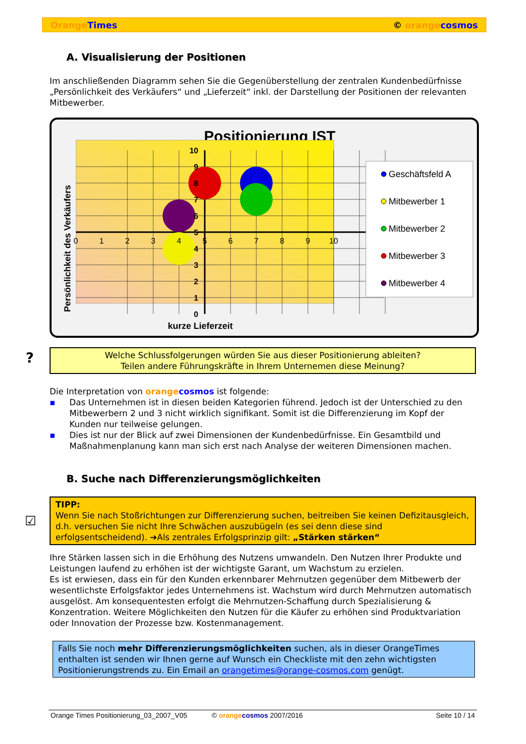Orange Times © orange cosmos
A. Visualisierung der Positionen
Im anschließenden Diagramm sehen Sie die Gegenüberstellung der zentralen Kundenbedürfnisse „Persönlichkeit des Verkäufers“ und „Lieferzeit“ inkl. der Darstellung der Positionen der relevanten Mitbewerber.
Positionierung IST
0
1
2
3
4
5
6
7
8
9
10
10
9
8
7
6
5
4
3
2
1
0
kurze Lieferzeit
Persönlichkeit des Verkäufers
Geschäftsfeld A
Mitbewerber 1
Mitbewerber 2
Mitbewerber 3
Mitbewerber 4
?
Welche Schlussfolgerungen würden Sie aus dieser Positionierung ableiten?
Teilen andere Führungskräfte in Ihrem Unternemen diese Meinung?
Die Interpretation von orange cosmos ist folgende:
▪ Das Unternehmen ist in diesen beiden Kategorien führend. Jedoch ist der Unterschied zu den Mitbewerbern 2 und 3 nicht wirklich signifikant. Somit ist die Differenzierung im Kopf der Kunden nur teilweise gelungen.
▪ Dies ist nur der Blick auf zwei Dimensionen der Kundenbedürfnisse. Ein Gesamtbild und Maßnahmenplanung kann man sich erst nach Analyse der weiteren Dimensionen machen.
B. Suche nach Differenzierungsmöglichkeiten
☑
TIPP:
Wenn Sie nach Stoßrichtungen zur Differenzierung suchen, beitreiben Sie keinen Defizitausgleich, d.h. versuchen Sie nicht Ihre Schwächen auszubügeln (es sei denn diese sind erfolgsentscheidend). ➔Als zentrales Erfolgsprinzip gilt: „Stärken stärken“
Ihre Stärken lassen sich in die Erhöhung des Nutzens umwandeln. Den Nutzen Ihrer Produkte und Leistungen laufend zu erhöhen ist der wichtigste Garant, um Wachstum zu erzielen.
Es ist erwiesen, dass ein für den Kunden erkennbarer Mehrnutzen gegenüber dem Mitbewerb der wesentlichste Erfolgsfaktor jedes Unternehmens ist. Wachstum wird durch Mehrnutzen automatisch ausgelöst. Am konsequentesten erfolgt die Mehrnutzen-Schaffung durch Spezialisierung & Konzentration. Weitere Möglichkeiten den Nutzen für die Käufer zu erhöhen sind Produktvariation oder Innovation der Prozesse bzw. Kostenmanagement.
Falls Sie noch mehr Differenzierungsmöglichkeiten suchen, als in dieser OrangeTimes enthalten ist senden wir Ihnen gerne auf Wunsch ein Checkliste mit den zehn wichtigsten Positionierungstrends zu. Ein Email an orangetimes@orange-cosmos.com genügt.
Orange Times Positionierung_03_2007_V05 © orange cosmos 2007/2016 Seite 10 / 14